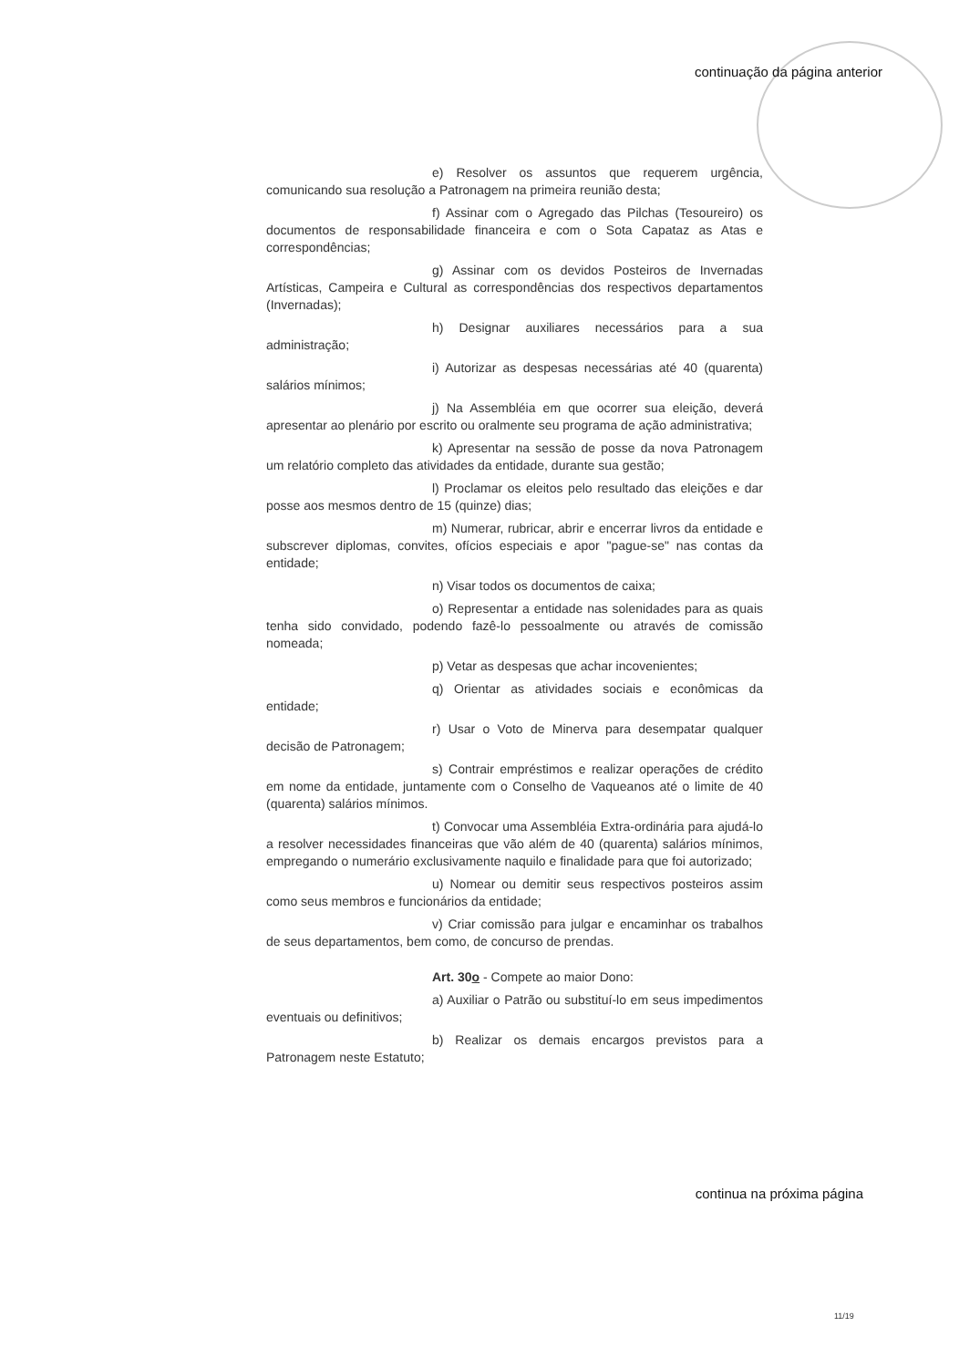continuação da página anterior
e) Resolver os assuntos que requerem urgência, comunicando sua resolução a Patronagem na primeira reunião desta;
f) Assinar com o Agregado das Pilchas (Tesoureiro) os documentos de responsabilidade financeira e com o Sota Capataz as Atas e correspondências;
g) Assinar com os devidos Posteiros de Invernadas Artísticas, Campeira e Cultural as correspondências dos respectivos departamentos (Invernadas);
h) Designar auxiliares necessários para a sua administração;
i) Autorizar as despesas necessárias até 40 (quarenta) salários mínimos;
j) Na Assembléia em que ocorrer sua eleição, deverá apresentar ao plenário por escrito ou oralmente seu programa de ação administrativa;
k) Apresentar na sessão de posse da nova Patronagem um relatório completo das atividades da entidade, durante sua gestão;
l) Proclamar os eleitos pelo resultado das eleições e dar posse aos mesmos dentro de 15 (quinze) dias;
m) Numerar, rubricar, abrir e encerrar livros da entidade e subscrever diplomas, convites, ofícios especiais e apor "pague-se" nas contas da entidade;
n) Visar todos os documentos de caixa;
o) Representar a entidade nas solenidades para as quais tenha sido convidado, podendo fazê-lo pessoalmente ou através de comissão nomeada;
p) Vetar as despesas que achar incovenientes;
q) Orientar as atividades sociais e econômicas da entidade;
r) Usar o Voto de Minerva para desempatar qualquer decisão de Patronagem;
s) Contrair empréstimos e realizar operações de crédito em nome da entidade, juntamente com o Conselho de Vaqueanos até o limite de 40 (quarenta) salários mínimos.
t) Convocar uma Assembléia Extra-ordinária para ajudá-lo a resolver necessidades financeiras que vão além de 40 (quarenta) salários mínimos, empregando o numerário exclusivamente naquilo e finalidade para que foi autorizado;
u) Nomear ou demitir seus respectivos posteiros assim como seus membros e funcionários da entidade;
v) Criar comissão para julgar e encaminhar os trabalhos de seus departamentos, bem como, de concurso de prendas.
Art. 30o - Compete ao maior Dono:
a) Auxiliar o Patrão ou substituí-lo em seus impedimentos eventuais ou definitivos;
b) Realizar os demais encargos previstos para a Patronagem neste Estatuto;
continua na próxima página
11/19